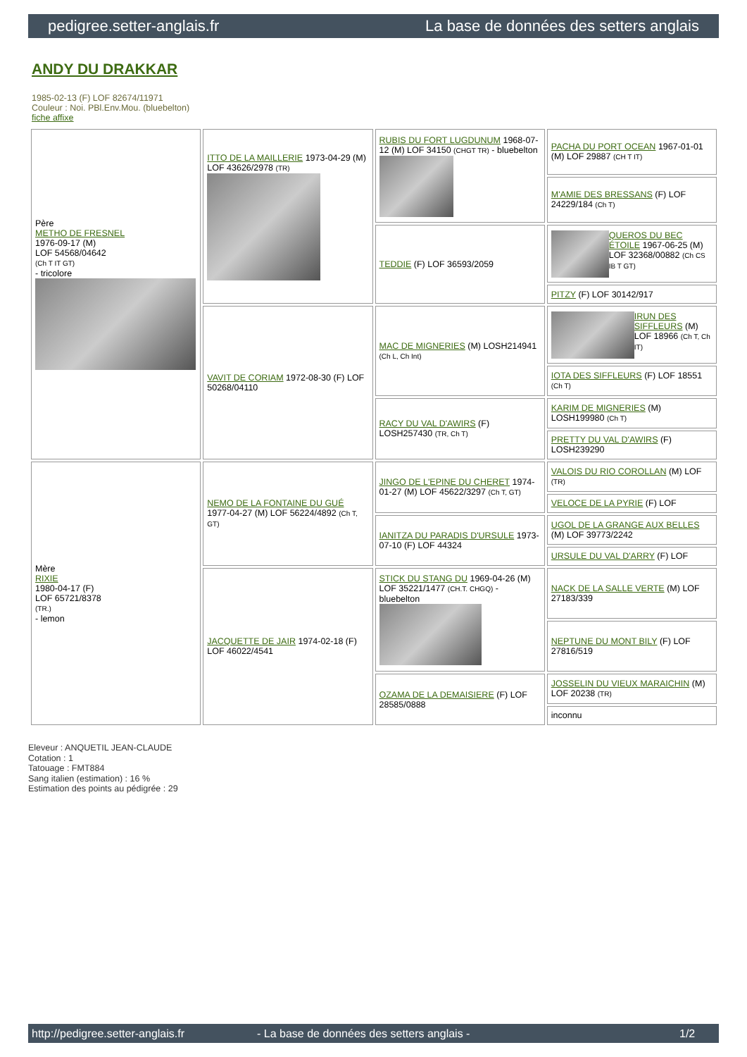pedigree.setter-anglais.fr La base de données des setters anglais
ANDY DU DRAKKAR
1985-02-13 (F) LOF 82674/11971
Couleur : Noi. PBl.Env.Mou. (bluebelton)
fiche affixe
| Père METHO DE FRESNEL 1976-09-17 (M) LOF 54568/04642 (Ch T IT GT) - tricolore | ITTO DE LA MAILLERIE 1973-04-29 (M) LOF 43626/2978 (TR) | RUBIS DU FORT LUGDUNUM 1968-07-12 (M) LOF 34150 (CHGT TR) - bluebelton | PACHA DU PORT OCEAN 1967-01-01 (M) LOF 29887 (CH T IT) |
| | | | M'AMIE DES BRESSANS (F) LOF 24229/184 (Ch T) |
| | | TEDDIE (F) LOF 36593/2059 | QUEROS DU BEC ÉTOILE 1967-06-25 (M) LOF 32368/00882 (Ch CS IB T GT) |
| | | | PITZY (F) LOF 30142/917 |
| | VAVIT DE CORIAM 1972-08-30 (F) LOF 50268/04110 | MAC DE MIGNERIES (M) LOSH214941 (Ch L, Ch Int) | IRUN DES SIFFLEURS (M) LOF 18966 (Ch T, Ch IT) |
| | | | IOTA DES SIFFLEURS (F) LOF 18551 (Ch T) |
| | | RACY DU VAL D'AWIRS (F) LOSH257430 (TR, Ch T) | KARIM DE MIGNERIES (M) LOSH199980 (Ch T) |
| | | | PRETTY DU VAL D'AWIRS (F) LOSH239290 |
| Mère RIXIE 1980-04-17 (F) LOF 65721/8378 (TR.) - lemon | NEMO DE LA FONTAINE DU GUÉ 1977-04-27 (M) LOF 56224/4892 (Ch T, GT) | JINGO DE L'EPINE DU CHERET 1974-01-27 (M) LOF 45622/3297 (Ch T, GT) | VALOIS DU RIO COROLLAN (M) LOF (TR) |
| | | | VELOCE DE LA PYRIE (F) LOF |
| | | IANITZA DU PARADIS D'URSULE 1973-07-10 (F) LOF 44324 | UGOL DE LA GRANGE AUX BELLES (M) LOF 39773/2242 |
| | | | URSULE DU VAL D'ARRY (F) LOF |
| | JACQUETTE DE JAIR 1974-02-18 (F) LOF 46022/4541 | STICK DU STANG DU 1969-04-26 (M) LOF 35221/1477 (CH.T. CHGQ) - bluebelton | NACK DE LA SALLE VERTE (M) LOF 27183/339 |
| | | | NEPTUNE DU MONT BILY (F) LOF 27816/519 |
| | | OZAMA DE LA DEMAISIERE (F) LOF 28585/0888 | JOSSELIN DU VIEUX MARAICHIN (M) LOF 20238 (TR) |
| | | | inconnu |
Eleveur : ANQUETIL JEAN-CLAUDE
Cotation : 1
Tatouage : FMT884
Sang italien (estimation) : 16 %
Estimation des points au pédigrée : 29
http://pedigree.setter-anglais.fr - La base de données des setters anglais - 1/2